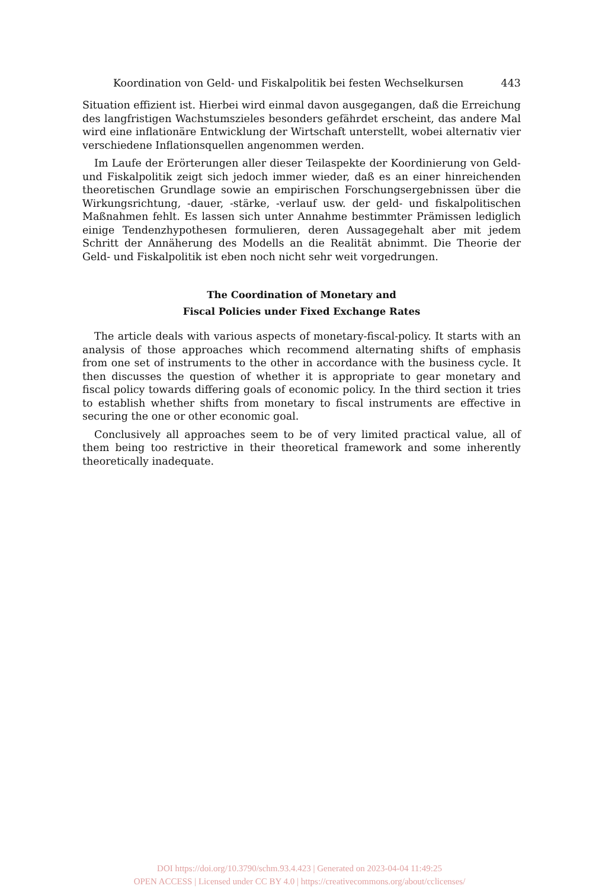Koordination von Geld- und Fiskalpolitik bei festen Wechselkursen 443
Situation effizient ist. Hierbei wird einmal davon ausgegangen, daß die Erreichung des langfristigen Wachstumszieles besonders gefährdet erscheint, das andere Mal wird eine inflationäre Entwicklung der Wirtschaft unterstellt, wobei alternativ vier verschiedene Inflationsquellen angenommen werden.
Im Laufe der Erörterungen aller dieser Teilaspekte der Koordinierung von Geld- und Fiskalpolitik zeigt sich jedoch immer wieder, daß es an einer hinreichenden theoretischen Grundlage sowie an empirischen Forschungsergebnissen über die Wirkungsrichtung, -dauer, -stärke, -verlauf usw. der geld- und fiskalpolitischen Maßnahmen fehlt. Es lassen sich unter Annahme bestimmter Prämissen lediglich einige Tendenzhypothesen formulieren, deren Aussagegehalt aber mit jedem Schritt der Annäherung des Modells an die Realität abnimmt. Die Theorie der Geld- und Fiskalpolitik ist eben noch nicht sehr weit vorgedrungen.
The Coordination of Monetary and
Fiscal Policies under Fixed Exchange Rates
The article deals with various aspects of monetary-fiscal-policy. It starts with an analysis of those approaches which recommend alternating shifts of emphasis from one set of instruments to the other in accordance with the business cycle. It then discusses the question of whether it is appropriate to gear monetary and fiscal policy towards differing goals of economic policy. In the third section it tries to establish whether shifts from monetary to fiscal instruments are effective in securing the one or other economic goal.
Conclusively all approaches seem to be of very limited practical value, all of them being too restrictive in their theoretical framework and some inherently theoretically inadequate.
DOI https://doi.org/10.3790/schm.93.4.423 | Generated on 2023-04-04 11:49:25
OPEN ACCESS | Licensed under CC BY 4.0 | https://creativecommons.org/about/cclicenses/